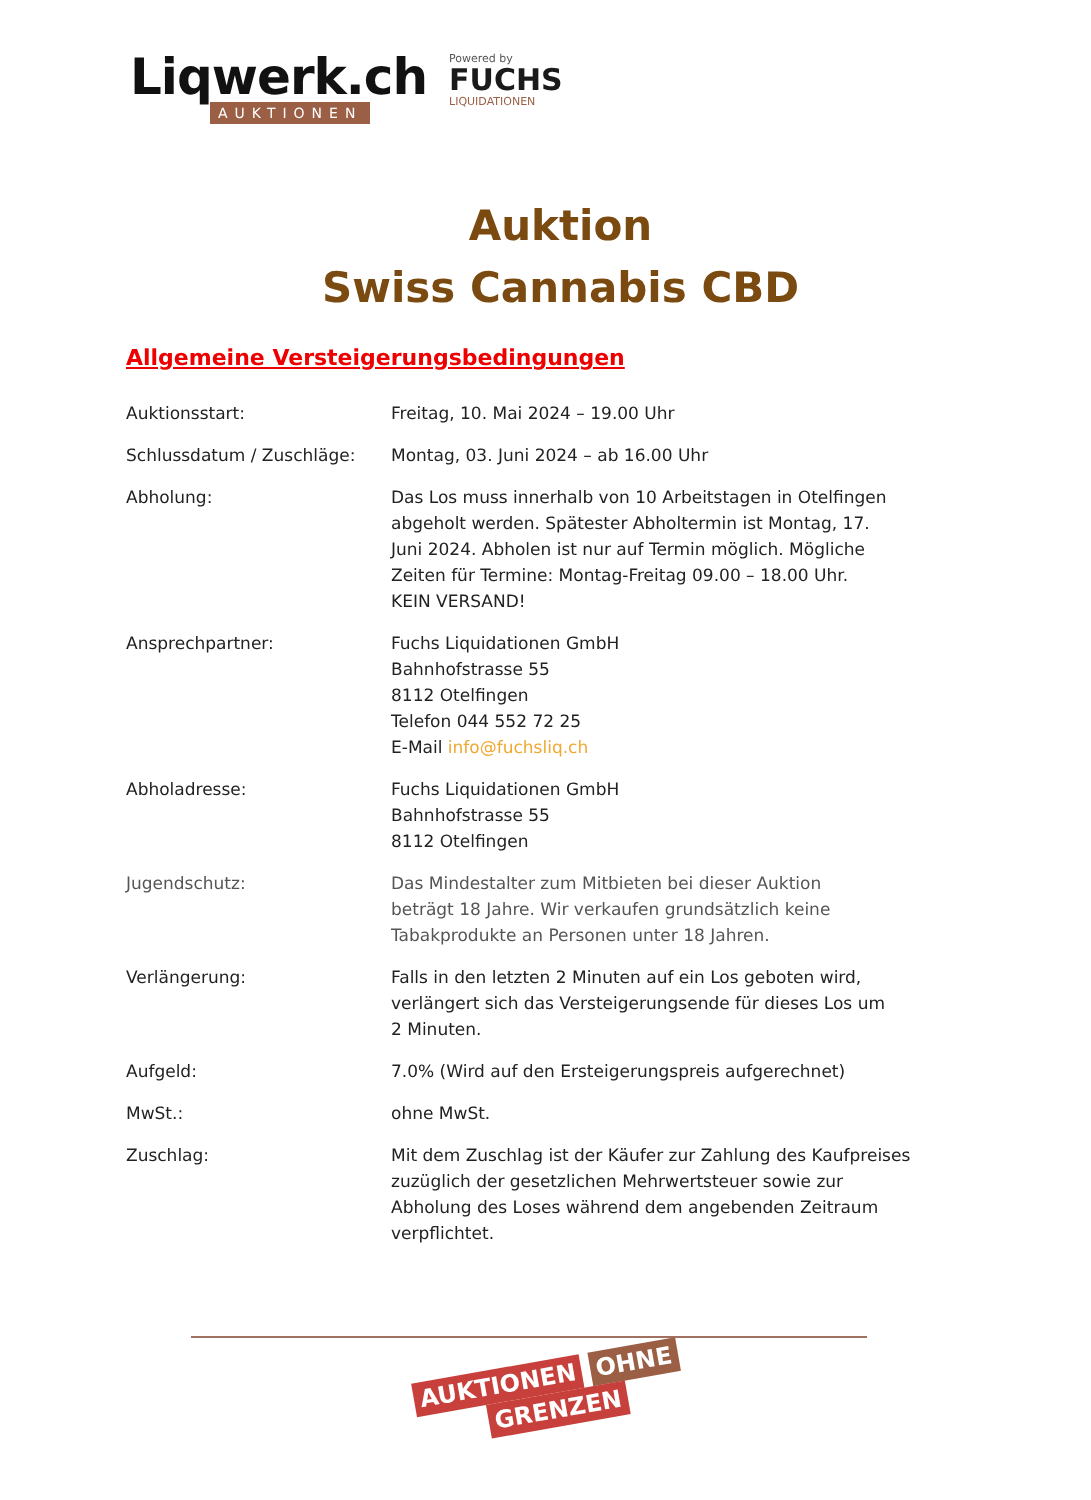Liqwerk.ch
AUKTIONEN
Powered by
FUCHS
LIQUIDATIONEN
Auktion
Swiss Cannabis CBD
Allgemeine Versteigerungsbedingungen
| Auktionsstart: | Freitag, 10. Mai 2024 – 19.00 Uhr |
| Schlussdatum / Zuschläge: | Montag, 03. Juni 2024 – ab 16.00 Uhr |
| Abholung: | Das Los muss innerhalb von 10 Arbeitstagen in Otelfingen abgeholt werden. Spätester Abholtermin ist Montag, 17. Juni 2024. Abholen ist nur auf Termin möglich. Mögliche Zeiten für Termine: Montag-Freitag 09.00 – 18.00 Uhr. KEIN VERSAND! |
| Ansprechpartner: | Fuchs Liquidationen GmbH Bahnhofstrasse 55 8112 Otelfingen Telefon 044 552 72 25 E-Mail info@fuchsliq.ch |
| Abholadresse: | Fuchs Liquidationen GmbH Bahnhofstrasse 55 8112 Otelfingen |
| Jugendschutz: | Das Mindestalter zum Mitbieten bei dieser Auktion beträgt 18 Jahre. Wir verkaufen grundsätzlich keine Tabakprodukte an Personen unter 18 Jahren. |
| Verlängerung: | Falls in den letzten 2 Minuten auf ein Los geboten wird, verlängert sich das Versteigerungsende für dieses Los um 2 Minuten. |
| Aufgeld: | 7.0% (Wird auf den Ersteigerungspreis aufgerechnet) |
| MwSt.: | ohne MwSt. |
| Zuschlag: | Mit dem Zuschlag ist der Käufer zur Zahlung des Kaufpreises zuzüglich der gesetzlichen Mehrwertsteuer sowie zur Abholung des Loses während dem angebenden Zeitraum verpflichtet. |
AUKTIONEN OHNE
GRENZEN